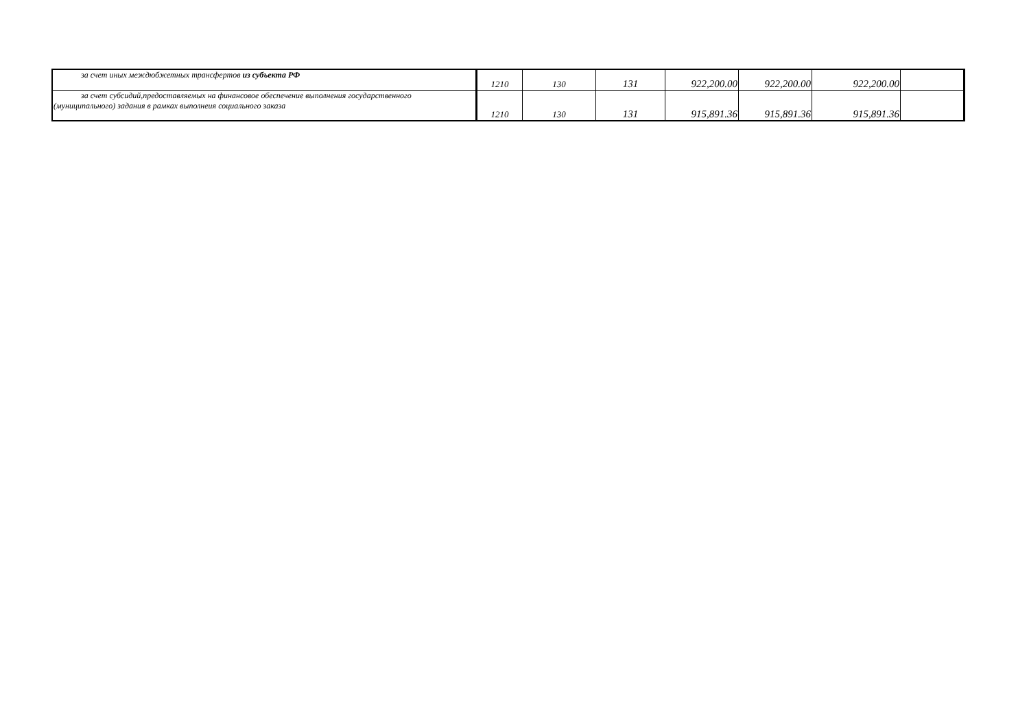| за счет иных междюбжетных трансфертов из субъекта РФ | 1210 | 130 | 131 | 922,200.00 | 922,200.00 | 922,200.00 | |
| за счет субсидий,предоставляемых на финансовое обеспечение выполнения государственного (муниципального) задания в рамках выполнеия социального заказа | 1210 | 130 | 131 | 915,891.36 | 915,891.36 | 915,891.36 | |